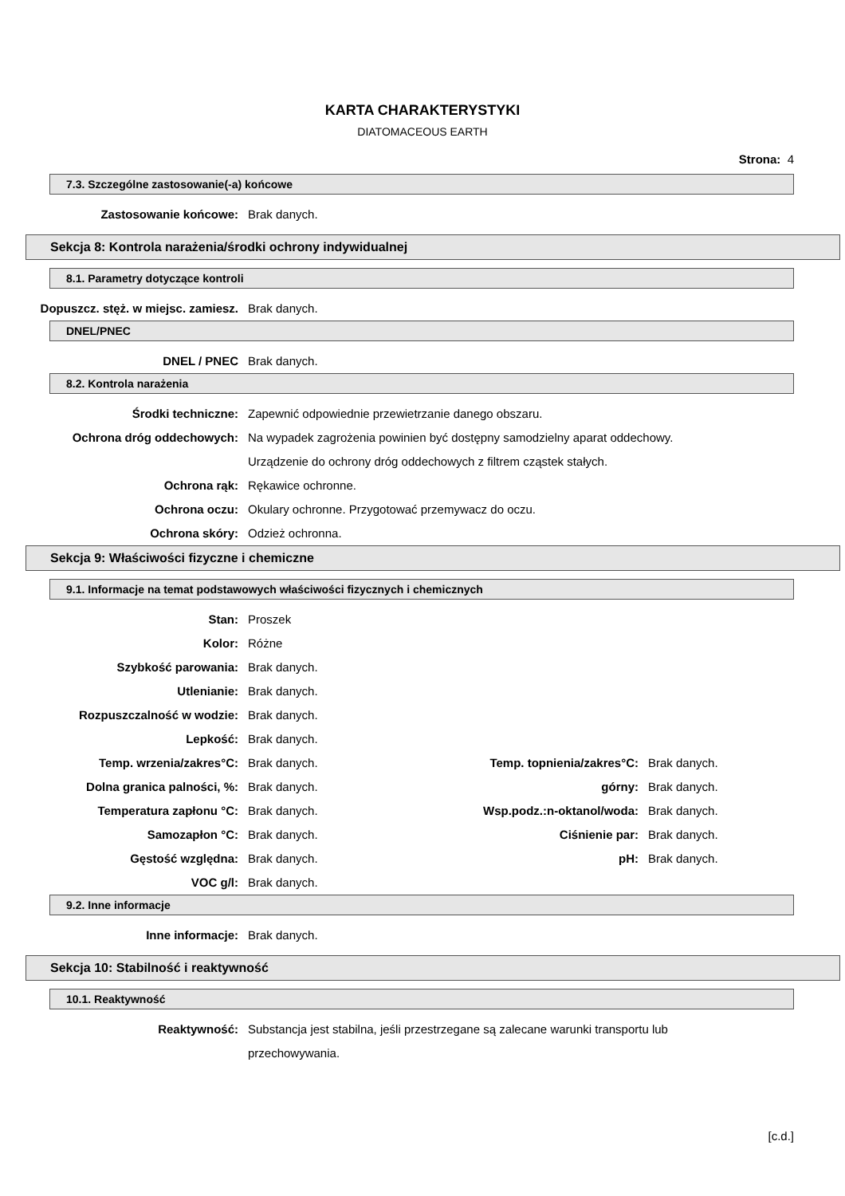KARTA CHARAKTERYSTYKI
DIATOMACEOUS EARTH
Strona: 4
7.3. Szczególne zastosowanie(-a) końcowe
Zastosowanie końcowe: Brak danych.
Sekcja 8: Kontrola narażenia/środki ochrony indywidualnej
8.1. Parametry dotyczące kontroli
Dopuszcz. stęż. w miejsc. zamiesz.
Brak danych.
DNEL/PNEC
DNEL / PNEC Brak danych.
8.2. Kontrola narażenia
Środki techniczne: Zapewnić odpowiednie przewietrzanie danego obszaru.
Ochrona dróg oddechowych: Na wypadek zagrożenia powinien być dostępny samodzielny aparat oddechowy.
Urządzenie do ochrony dróg oddechowych z filtrem cząstek stałych.
Ochrona rąk: Rękawice ochronne.
Ochrona oczu: Okulary ochronne. Przygotować przemywacz do oczu.
Ochrona skóry: Odzież ochronna.
Sekcja 9: Właściwości fizyczne i chemiczne
9.1. Informacje na temat podstawowych właściwości fizycznych i chemicznych
Stan: Proszek
Kolor: Różne
Szybkość parowania: Brak danych.
Utlenianie: Brak danych.
Rozpuszczalność w wodzie: Brak danych.
Lepkość: Brak danych.
Temp. wrzenia/zakres°C: Brak danych. Temp. topnienia/zakres°C: Brak danych.
Dolna granica palności, %: Brak danych. górny: Brak danych.
Temperatura zapłonu °C: Brak danych. Wsp.podz.:n-oktanol/woda: Brak danych.
Samozapłon °C: Brak danych. Ciśnienie par: Brak danych.
Gęstość względna: Brak danych. pH: Brak danych.
VOC g/l: Brak danych.
9.2. Inne informacje
Inne informacje: Brak danych.
Sekcja 10: Stabilność i reaktywność
10.1. Reaktywność
Reaktywność: Substancja jest stabilna, jeśli przestrzegane są zalecane warunki transportu lub
przechowywania.
[c.d.]